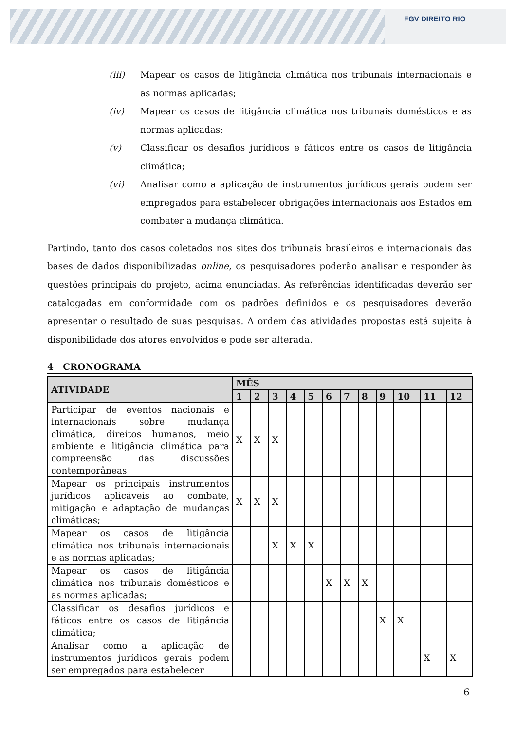FGV DIREITO RIO
(iii) Mapear os casos de litigância climática nos tribunais internacionais e as normas aplicadas;
(iv) Mapear os casos de litigância climática nos tribunais domésticos e as normas aplicadas;
(v) Classificar os desafios jurídicos e fáticos entre os casos de litigância climática;
(vi) Analisar como a aplicação de instrumentos jurídicos gerais podem ser empregados para estabelecer obrigações internacionais aos Estados em combater a mudança climática.
Partindo, tanto dos casos coletados nos sites dos tribunais brasileiros e internacionais das bases de dados disponibilizadas online, os pesquisadores poderão analisar e responder às questões principais do projeto, acima enunciadas. As referências identificadas deverão ser catalogadas em conformidade com os padrões definidos e os pesquisadores deverão apresentar o resultado de suas pesquisas. A ordem das atividades propostas está sujeita à disponibilidade dos atores envolvidos e pode ser alterada.
4 CRONOGRAMA
| ATIVIDADE | MÊS | | | | | | | | | | | |
| --- | --- | --- | --- | --- | --- | --- | --- | --- | --- | --- | --- | --- |
| | 1 | 2 | 3 | 4 | 5 | 6 | 7 | 8 | 9 | 10 | 11 | 12 |
| Participar de eventos nacionais e internacionais sobre mudança climática, direitos humanos, meio ambiente e litigância climática para compreensão das discussões contemporâneas | X | X | X | | | | | | | | | |
| Mapear os principais instrumentos jurídicos aplicáveis ao combate, mitigação e adaptação de mudanças climáticas; | X | X | X | | | | | | | | | |
| Mapear os casos de litigância climática nos tribunais internacionais e as normas aplicadas; | | | X | X | X | | | | | | | |
| Mapear os casos de litigância climática nos tribunais domésticos e as normas aplicadas; | | | | | | X | X | X | | | | |
| Classificar os desafios jurídicos e fáticos entre os casos de litigância climática; | | | | | | | | | X | X | | |
| Analisar como a aplicação de instrumentos jurídicos gerais podem ser empregados para estabelecer | | | | | | | | | | | X | X |
6